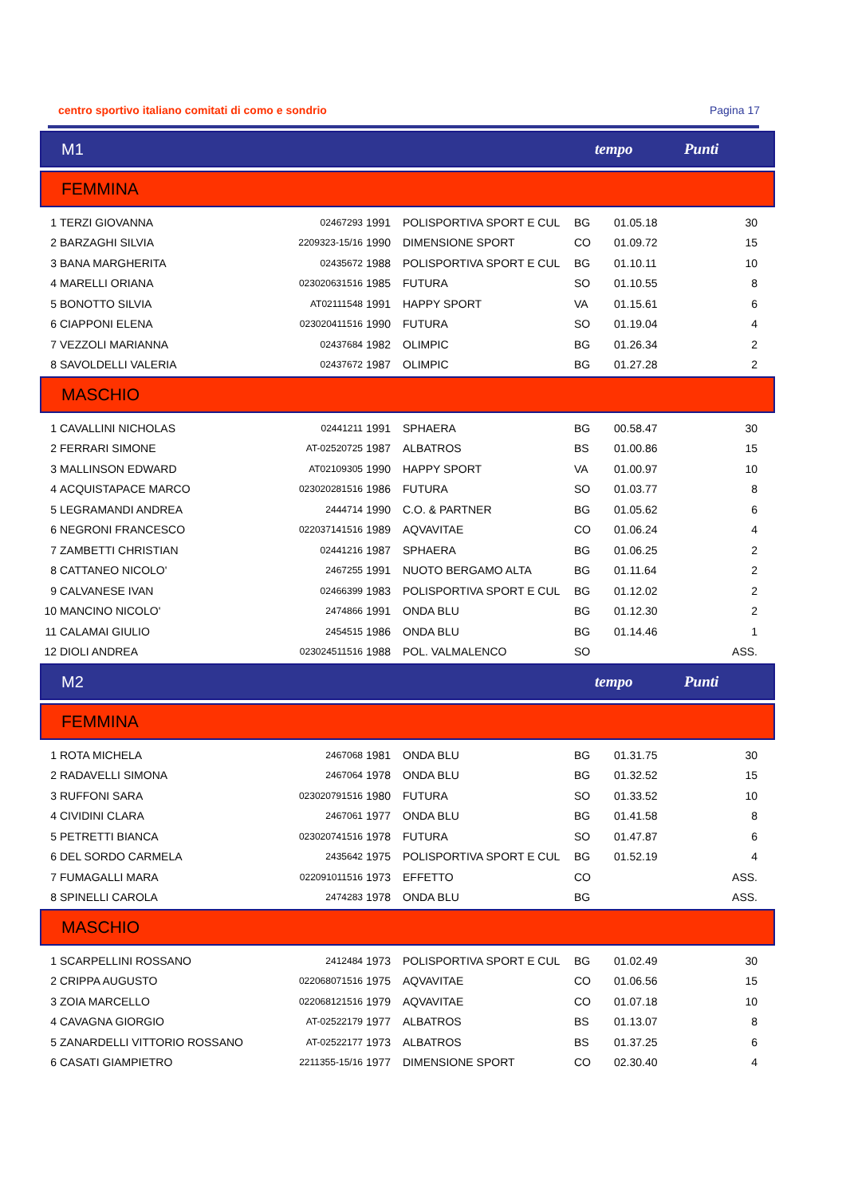centro sportivo italiano comitati di como e sondrio Pagina 17
M1 tempo Punti
FEMMINA
| 1 | TERZI GIOVANNA | 02467293 | 1991 | POLISPORTIVA SPORT E CUL | BG | 01.05.18 | 30 | |
| 2 | BARZAGHI SILVIA | 2209323-15/16 | 1990 | DIMENSIONE SPORT | CO | 01.09.72 | 15 | |
| 3 | BANA MARGHERITA | 02435672 | 1988 | POLISPORTIVA SPORT E CUL | BG | 01.10.11 | 10 | |
| 4 | MARELLI ORIANA | 023020631516 | 1985 | FUTURA | SO | 01.10.55 | 8 | |
| 5 | BONOTTO SILVIA | AT02111548 | 1991 | HAPPY SPORT | VA | 01.15.61 | 6 | |
| 6 | CIAPPONI ELENA | 023020411516 | 1990 | FUTURA | SO | 01.19.04 | 4 | |
| 7 | VEZZOLI MARIANNA | 02437684 | 1982 | OLIMPIC | BG | 01.26.34 | 2 | |
| 8 | SAVOLDELLI VALERIA | 02437672 | 1987 | OLIMPIC | BG | 01.27.28 | 2 | |
MASCHIO
| 1 | CAVALLINI NICHOLAS | 02441211 | 1991 | SPHAERA | BG | 00.58.47 | 30 | |
| 2 | FERRARI SIMONE | AT-02520725 | 1987 | ALBATROS | BS | 01.00.86 | 15 | |
| 3 | MALLINSON EDWARD | AT02109305 | 1990 | HAPPY SPORT | VA | 01.00.97 | 10 | |
| 4 | ACQUISTAPACE MARCO | 023020281516 | 1986 | FUTURA | SO | 01.03.77 | 8 | |
| 5 | LEGRAMANDI ANDREA | 2444714 | 1990 | C.O. & PARTNER | BG | 01.05.62 | 6 | |
| 6 | NEGRONI FRANCESCO | 022037141516 | 1989 | AQVAVITAE | CO | 01.06.24 | 4 | |
| 7 | ZAMBETTI CHRISTIAN | 02441216 | 1987 | SPHAERA | BG | 01.06.25 | 2 | |
| 8 | CATTANEO NICOLO' | 2467255 | 1991 | NUOTO BERGAMO ALTA | BG | 01.11.64 | 2 | |
| 9 | CALVANESE IVAN | 02466399 | 1983 | POLISPORTIVA SPORT E CUL | BG | 01.12.02 | 2 | |
| 10 | MANCINO NICOLO' | 2474866 | 1991 | ONDA BLU | BG | 01.12.30 | 2 | |
| 11 | CALAMAI GIULIO | 2454515 | 1986 | ONDA BLU | BG | 01.14.46 | 1 | |
| 12 | DIOLI ANDREA | 023024511516 | 1988 | POL. VALMALENCO | SO | | ASS. | |
M2 tempo Punti
FEMMINA
| 1 | ROTA MICHELA | 2467068 | 1981 | ONDA BLU | BG | 01.31.75 | 30 | |
| 2 | RADAVELLI SIMONA | 2467064 | 1978 | ONDA BLU | BG | 01.32.52 | 15 | |
| 3 | RUFFONI SARA | 023020791516 | 1980 | FUTURA | SO | 01.33.52 | 10 | |
| 4 | CIVIDINI CLARA | 2467061 | 1977 | ONDA BLU | BG | 01.41.58 | 8 | |
| 5 | PETRETTI BIANCA | 023020741516 | 1978 | FUTURA | SO | 01.47.87 | 6 | |
| 6 | DEL SORDO CARMELA | 2435642 | 1975 | POLISPORTIVA SPORT E CUL | BG | 01.52.19 | 4 | |
| 7 | FUMAGALLI MARA | 022091011516 | 1973 | EFFETTO | CO | | ASS. | |
| 8 | SPINELLI CAROLA | 2474283 | 1978 | ONDA BLU | BG | | ASS. | |
MASCHIO
| 1 | SCARPELLINI ROSSANO | 2412484 | 1973 | POLISPORTIVA SPORT E CUL | BG | 01.02.49 | 30 | |
| 2 | CRIPPA AUGUSTO | 022068071516 | 1975 | AQVAVITAE | CO | 01.06.56 | 15 | |
| 3 | ZOIA MARCELLO | 022068121516 | 1979 | AQVAVITAE | CO | 01.07.18 | 10 | |
| 4 | CAVAGNA GIORGIO | AT-02522179 | 1977 | ALBATROS | BS | 01.13.07 | 8 | |
| 5 | ZANARDELLI VITTORIO ROSSANO | AT-02522177 | 1973 | ALBATROS | BS | 01.37.25 | 6 | |
| 6 | CASATI GIAMPIETRO | 2211355-15/16 | 1977 | DIMENSIONE SPORT | CO | 02.30.40 | 4 | |